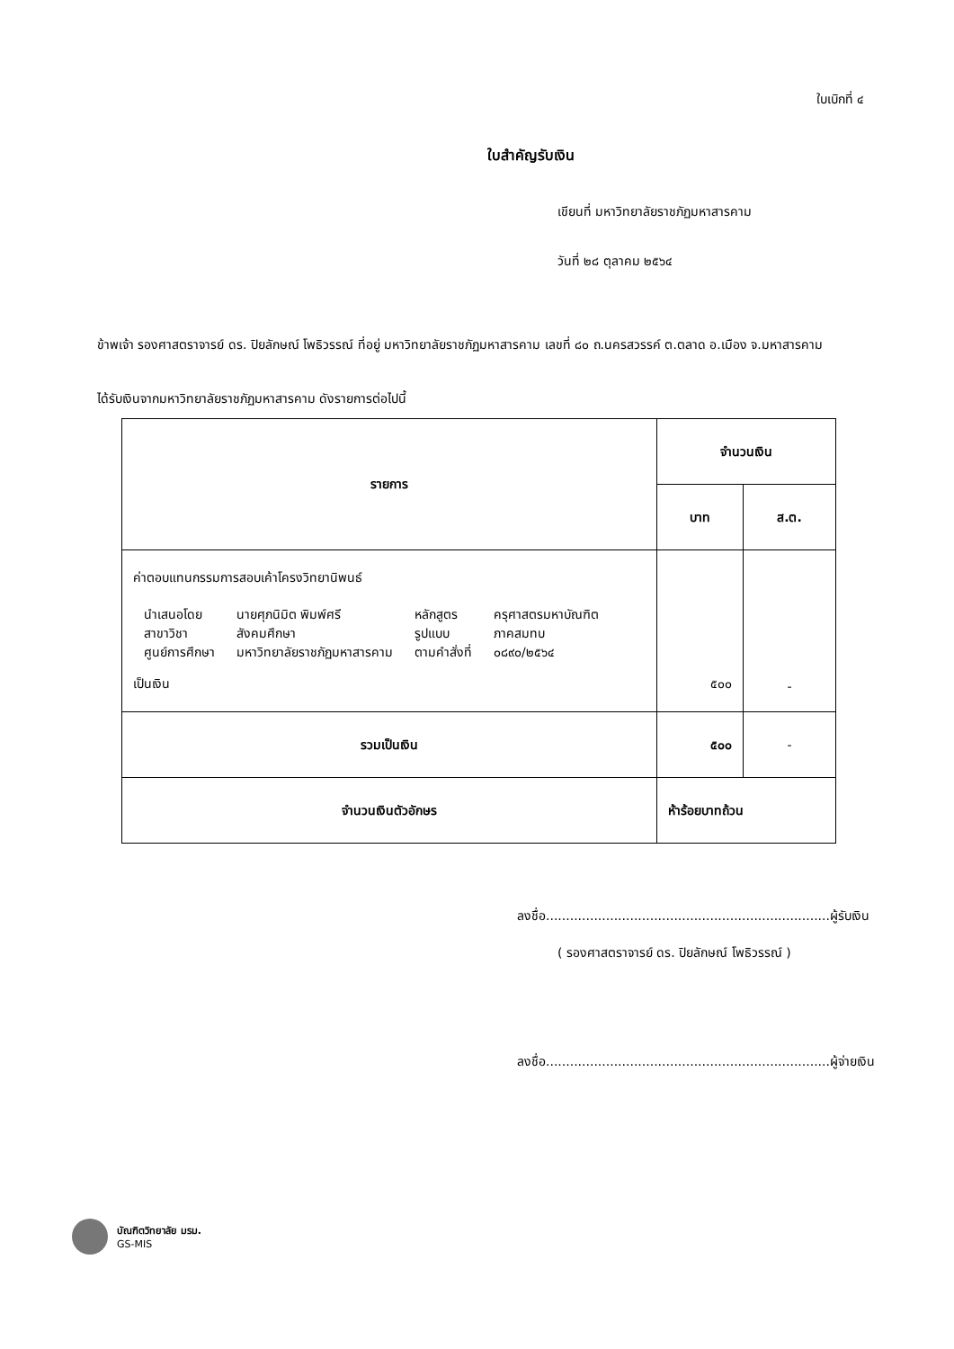ใบเบิกที่ ๔
ใบสำคัญรับเงิน
เขียนที่ มหาวิทยาลัยราชภัฏมหาสารคาม
วันที่ ๒๘ ตุลาคม ๒๕๖๔
ข้าพเจ้า รองศาสตราจารย์ ดร. ปิยลักษณ์ โพธิวรรณ์ ที่อยู่ มหาวิทยาลัยราชภัฏมหาสารคาม เลขที่ ๘๐ ถ.นครสวรรค์ ต.ตลาด อ.เมือง จ.มหาสารคาม
ได้รับเงินจากมหาวิทยาลัยราชภัฏมหาสารคาม ดังรายการต่อไปนี้
| รายการ | จำนวนเงิน | |
| --- | --- | --- |
| | บาท | ส.ต. |
| ค่าตอบแทนกรรมการสอบเค้าโครงวิทยานิพนธ์ / นำเสนอโดย / นายศุภนิมิต พิมพ์ศรี / หลักสูตร / ครุศาสตรมหาบัณฑิต / / สาขาวิชา / สังคมศึกษา / รูปแบบ / ภาคสมทบ / / ศูนย์การศึกษา / มหาวิทยาลัยราชภัฏมหาสารคาม / ตามคำสั่งที่ / ๐๘๙๐/๒๕๖๔ / เป็นเงิน | ๕๐๐ | - |
| รวมเป็นเงิน | ๕๐๐ | - |
| จำนวนเงินตัวอักษร | ห้าร้อยบาทถ้วน | |
ลงชื่อ.......................................................................ผู้รับเงิน
( รองศาสตราจารย์ ดร. ปิยลักษณ์ โพธิวรรณ์ )
ลงชื่อ.......................................................................ผู้จ่ายเงิน
บัณฑิตวิทยาลัย มรม.
GS-MIS